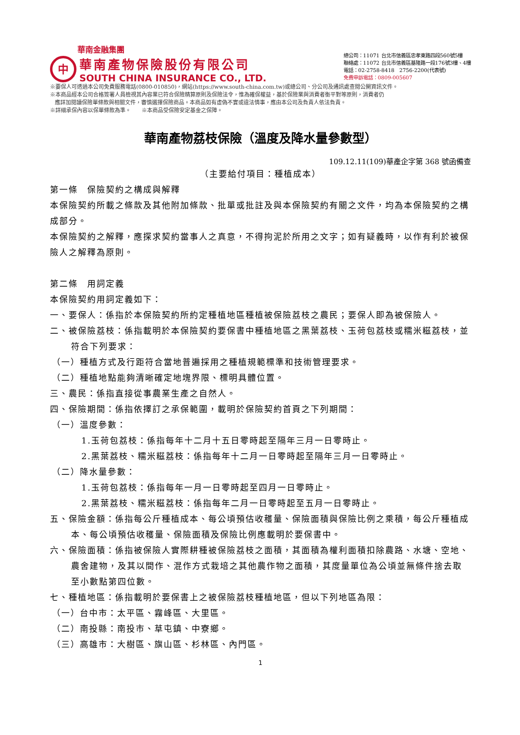華南金融集團
中
華南產物保險股份有限公司
SOUTH CHINA INSURANCE CO., LTD.
總公司：11071 台北市信義區忠孝東路四段560號5樓
聯絡處：11072 台北市信義區基隆路一段176號3樓、4樓
電話：02-2758-8418　2756-2200(代表號)
免費申訴電話：0809-005607
※要保人可透過本公司免費服務電話(0800-010850)，網站(https://www.south-china.com.tw)或總公司、分公司及通訊處查閱公開資訊文件。
※本商品經本公司合格簽署人員檢視其內容業已符合保險精算原則及保險法令，惟為確保權益，基於保險業與消費者衡平對等原則，消費者仍
應詳加閱讀保險單條款與相關文件，審慎選擇保險商品。本商品如有虛偽不實或違法情事，應由本公司及負責人依法負責。
※詳細承保內容以保單條款為準。　　※本商品受保險安定基金之保障。
華南產物荔枝保險（溫度及降水量參數型）
109.12.11(109)華產企字第 368 號函備查
（主要給付項目：種植成本）
第一條　保險契約之構成與解釋
本保險契約所載之條款及其他附加條款、批單或批註及與本保險契約有關之文件，均為本保險契約之構成部分。
本保險契約之解釋，應探求契約當事人之真意，不得拘泥於所用之文字；如有疑義時，以作有利於被保險人之解釋為原則。
第二條　用詞定義
本保險契約用詞定義如下：
一、要保人：係指於本保險契約所約定種植地區種植被保險荔枝之農民；要保人即為被保險人。
二、被保險荔枝：係指載明於本保險契約要保書中種植地區之黑葉荔枝、玉荷包荔枝或糯米糍荔枝，並符合下列要求：
（一）種植方式及行距符合當地普遍採用之種植規範標準和技術管理要求。
（二）種植地點能夠清晰確定地塊界限、標明具體位置。
三、農民：係指直接從事農業生產之自然人。
四、保險期間：係指依擇訂之承保範圍，載明於保險契約首頁之下列期間：
（一）溫度參數：
1.玉荷包荔枝：係指每年十二月十五日零時起至隔年三月一日零時止。
2.黑葉荔枝、糯米糍荔枝：係指每年十二月一日零時起至隔年三月一日零時止。
（二）降水量參數：
1.玉荷包荔枝：係指每年一月一日零時起至四月一日零時止。
2.黑葉荔枝、糯米糍荔枝：係指每年二月一日零時起至五月一日零時止。
五、保險金額：係指每公斤種植成本、每公頃預估收穫量、保險面積與保險比例之乘積，每公斤種植成本、每公頃預估收穫量、保險面積及保險比例應載明於要保書中。
六、保險面積：係指被保險人實際耕種被保險荔枝之面積，其面積為權利面積扣除農路、水塘、空地、農舍建物，及其以間作、混作方式栽培之其他農作物之面積，其度量單位為公頃並無條件捨去取至小數點第四位數。
七、種植地區：係指載明於要保書上之被保險荔枝種植地區，但以下列地區為限：
（一）台中市：太平區、霧峰區、大里區。
（二）南投縣：南投市、草屯鎮、中寮鄉。
（三）高雄市：大樹區、旗山區、杉林區、內門區。
1